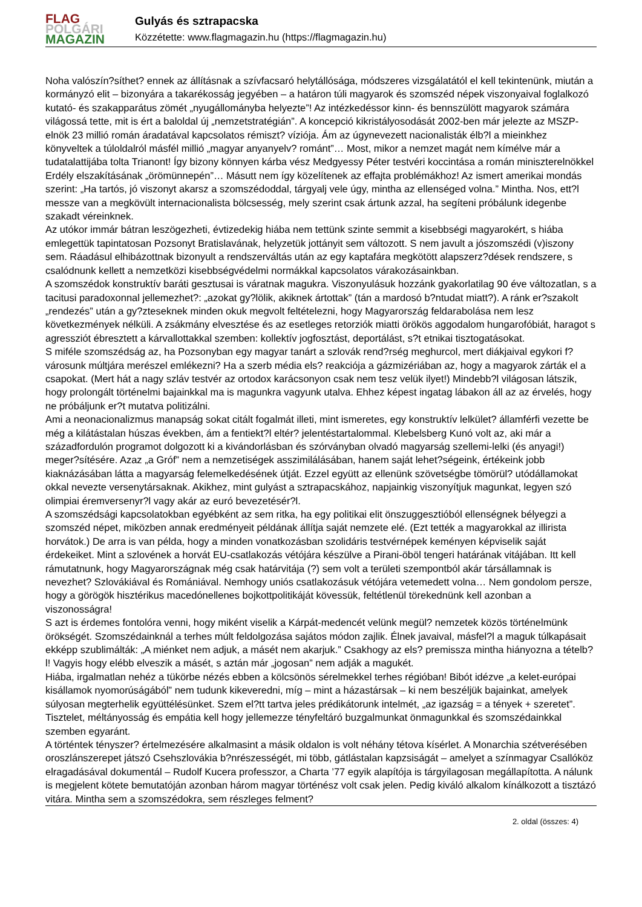FLAG
POLGÁRI
MAGAZIN
Gulyás és sztrapacska
Közzétette: www.flagmagazin.hu (https://flagmagazin.hu)
Noha valószín?síthet? ennek az állításnak a szívfacsaró helytállósága, módszeres vizsgálatától el kell tekintenünk, miután a kormányzó elit – bizonyára a takarékosság jegyében – a határon túli magyarok és szomszéd népek viszonyaival foglalkozó kutató- és szakapparátus zömét „nyugállományba helyezte”! Az intézkedéssor kinn- és bennszülött magyarok számára világossá tette, mit is ért a baloldal új „nemzetstratégián”. A koncepció kikristályosodását 2002-ben már jelezte az MSZP-elnök 23 millió román áradatával kapcsolatos rémiszt? víziója. Ám az úgynevezett nacionalisták élb?l a mieinkhez könyveltek a túloldalról másfél millió „magyar anyanyelv? románt”… Most, mikor a nemzet magát nem kímélve már a tudatalattijába tolta Trianont! Így bizony könnyen kárba vész Medgyessy Péter testvéri koccintása a román miniszterelnökkel Erdély elszakításának „örömünnepén”… Másutt nem így közelítenek az effajta problémákhoz! Az ismert amerikai mondás szerint: „Ha tartós, jó viszonyt akarsz a szomszédoddal, tárgyalj vele úgy, mintha az ellenséged volna.” Mintha. Nos, ett?l messze van a megkövült internacionalista bölcsesség, mely szerint csak ártunk azzal, ha segíteni próbálunk idegenbe szakadt véreinknek.
Az utókor immár bátran leszögezheti, évtizedekig hiába nem tettünk szinte semmit a kisebbségi magyarokért, s hiába emlegettük tapintatosan Pozsonyt Bratislavának, helyzetük jottányit sem változott. S nem javult a jószomszédi (v)iszony sem. Ráadásul elhibázottnak bizonyult a rendszerváltás után az egy kaptafára megkötött alapszerz?dések rendszere, s csalódnunk kellett a nemzetközi kisebbségvédelmi normákkal kapcsolatos várakozásainkban.
A szomszédok konstruktív baráti gesztusai is váratnak magukra. Viszonyulásuk hozzánk gyakorlatilag 90 éve változatlan, s a tacitusi paradoxonnal jellemezhet?: „azokat gy?lölik, akiknek ártottak” (tán a mardosó b?ntudat miatt?). A ránk er?szakolt „rendezés” után a gy?zteseknek minden okuk megvolt feltételezni, hogy Magyarország feldarabolása nem lesz következmények nélküli. A zsákmány elvesztése és az esetleges retorziók miatti örökös aggodalom hungarofóbiát, haragot s agressziót ébresztett a kárvallottakkal szemben: kollektív jogfosztást, deportálást, s?t etnikai tisztogatásokat.
S miféle szomszédság az, ha Pozsonyban egy magyar tanárt a szlovák rend?rség meghurcol, mert diákjaival egykori f?városunk múltjára merészel emlékezni? Ha a szerb média els? reakciója a gázmizériában az, hogy a magyarok zárták el a csapokat. (Mert hát a nagy szláv testvér az ortodox karácsonyon csak nem tesz velük ilyet!) Mindebb?l világosan látszik, hogy prolongált történelmi bajainkkal ma is magunkra vagyunk utalva. Ehhez képest ingatag lábakon áll az az érvelés, hogy ne próbáljunk er?t mutatva politizálni.
Ami a neonacionalizmus manapság sokat citált fogalmát illeti, mint ismeretes, egy konstruktív lelkület? államférfi vezette be még a kilátástalan húszas években, ám a fentiekt?l eltér? jelentéstartalommal. Klebelsberg Kunó volt az, aki már a századfordulón programot dolgozott ki a kivándorlásban és szórványban olvadó magyarság szellemi-lelki (és anyagi!) meger?sítésére. Azaz „a Gróf” nem a nemzetiségek asszimilálásában, hanem saját lehet?ségeink, értékeink jobb kiaknázásában látta a magyarság felemelkedésének útját. Ezzel együtt az ellenünk szövetségbe tömörül? utódállamokat okkal nevezte versenytársaknak. Akikhez, mint gulyást a sztrapacskához, napjainkig viszonyítjuk magunkat, legyen szó olimpiai éremversenyr?l vagy akár az euró bevezetésér?l.
A szomszédsági kapcsolatokban egyébként az sem ritka, ha egy politikai elit önszuggesztióból ellenségnek bélyegzi a szomszéd népet, miközben annak eredményeit példának állítja saját nemzete elé. (Ezt tették a magyarokkal az illirista horvátok.) De arra is van példa, hogy a minden vonatkozásban szolidáris testvérnépek keményen képviselik saját érdekeiket. Mint a szlovének a horvát EU-csatlakozás vétójára készülve a Pirani-öböl tengeri határának vitájában. Itt kell rámutatnunk, hogy Magyarországnak még csak határvitája (?) sem volt a területi szempontból akár társállamnak is nevezhet? Szlovákiával és Romániával. Nemhogy uniós csatlakozásuk vétójára vetemedett volna… Nem gondolom persze, hogy a görögök hisztérikus macedónellenes bojkottpolitikáját kövessük, feltétlenül törekednünk kell azonban a viszonosságra!
S azt is érdemes fontolóra venni, hogy miként viselik a Kárpát-medencét velünk megül? nemzetek közös történelmünk örökségét. Szomszédainknál a terhes múlt feldolgozása sajátos módon zajlik. Élnek javaival, másfel?l a maguk túlkapásait ekképp szublimálták: „A miénket nem adjuk, a másét nem akarjuk.” Csakhogy az els? premissza mintha hiányozna a tételb?l! Vagyis hogy elébb elveszik a másét, s aztán már „jogosan” nem adják a magukét.
Hiába, irgalmatlan nehéz a tükörbe nézés ebben a kölcsönös sérelmekkel terhes régióban! Bibót idézve „a kelet-európai kisállamok nyomorúságából” nem tudunk kikeveredni, míg – mint a házastársak – ki nem beszéljük bajainkat, amelyek súlyosan megterhelik együttélésünket. Szem el?tt tartva jeles prédikátorunk intelmét, „az igazság = a tények + szeretet”. Tisztelet, méltányosság és empátia kell hogy jellemezze tényfeltáró buzgalmunkat önmagunkkal és szomszédainkkal szemben egyaránt.
A történtek tényszer? értelmezésére alkalmasint a másik oldalon is volt néhány tétova kísérlet. A Monarchia szétverésében oroszlánszerepet játszó Csehszlovákia b?nrészességét, mi több, gátlástalan kapzsiságát – amelyet a színmagyar Csallóköz elragadásával dokumentál – Rudolf Kucera professzor, a Charta ’77 egyik alapítója is tárgyilagosan megállapította. A nálunk is megjelent kötete bemutatóján azonban három magyar történész volt csak jelen. Pedig kiváló alkalom kínálkozott a tisztázó vitára. Mintha sem a szomszédokra, sem részleges felment?
2. oldal (összes: 4)